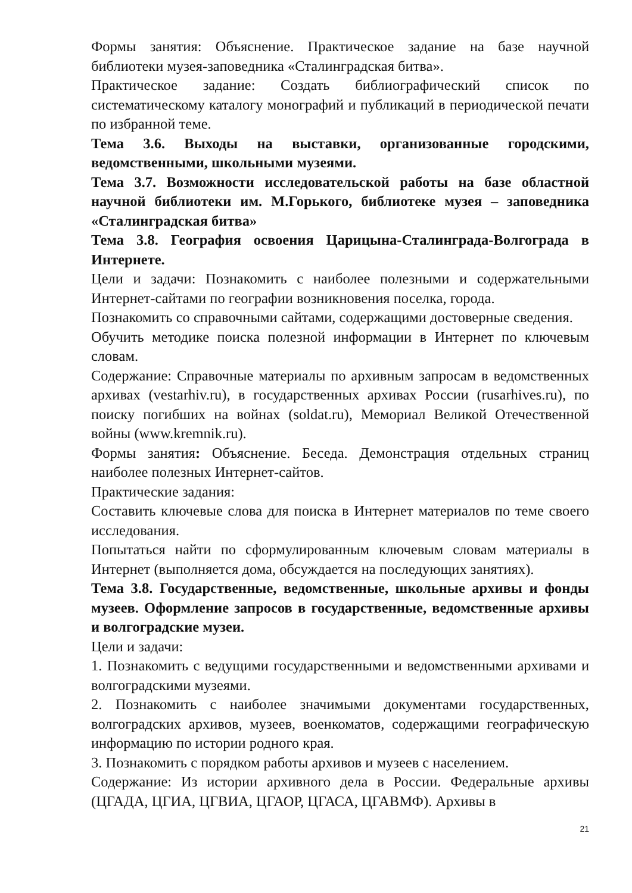Формы занятия: Объяснение. Практическое задание на базе научной библиотеки музея-заповедника «Сталинградская битва».
Практическое задание: Создать библиографический список по систематическому каталогу монографий и публикаций в периодической печати по избранной теме.
Тема 3.6. Выходы на выставки, организованные городскими, ведомственными, школьными музеями.
Тема 3.7. Возможности исследовательской работы на базе областной научной библиотеки им. М.Горького, библиотеке музея – заповедника «Сталинградская битва»
Тема 3.8. География освоения Царицына-Сталинграда-Волгограда в Интернете.
Цели и задачи: Познакомить с наиболее полезными и содержательными Интернет-сайтами по географии возникновения поселка, города.
Познакомить со справочными сайтами, содержащими достоверные сведения.
Обучить методике поиска полезной информации в Интернет по ключевым словам.
Содержание: Справочные материалы по архивным запросам в ведомственных архивах (vestarhiv.ru), в государственных архивах России (rusarhives.ru), по поиску погибших на войнах (soldat.ru), Мемориал Великой Отечественной войны (www.kremnik.ru).
Формы занятия: Объяснение. Беседа. Демонстрация отдельных страниц наиболее полезных Интернет-сайтов.
Практические задания:
Составить ключевые слова для поиска в Интернет материалов по теме своего исследования.
Попытаться найти по сформулированным ключевым словам материалы в Интернет (выполняется дома, обсуждается на последующих занятиях).
Тема 3.8. Государственные, ведомственные, школьные архивы и фонды музеев. Оформление запросов в государственные, ведомственные архивы и волгоградские музеи.
Цели и задачи:
1. Познакомить с ведущими государственными и ведомственными архивами и волгоградскими музеями.
2. Познакомить с наиболее значимыми документами государственных, волгоградских архивов, музеев, военкоматов, содержащими географическую информацию по истории родного края.
3. Познакомить с порядком работы архивов и музеев с населением.
Содержание: Из истории архивного дела в России. Федеральные архивы (ЦГАДА, ЦГИА, ЦГВИА, ЦГАОР, ЦГАСА, ЦГАВМФ). Архивы в
21